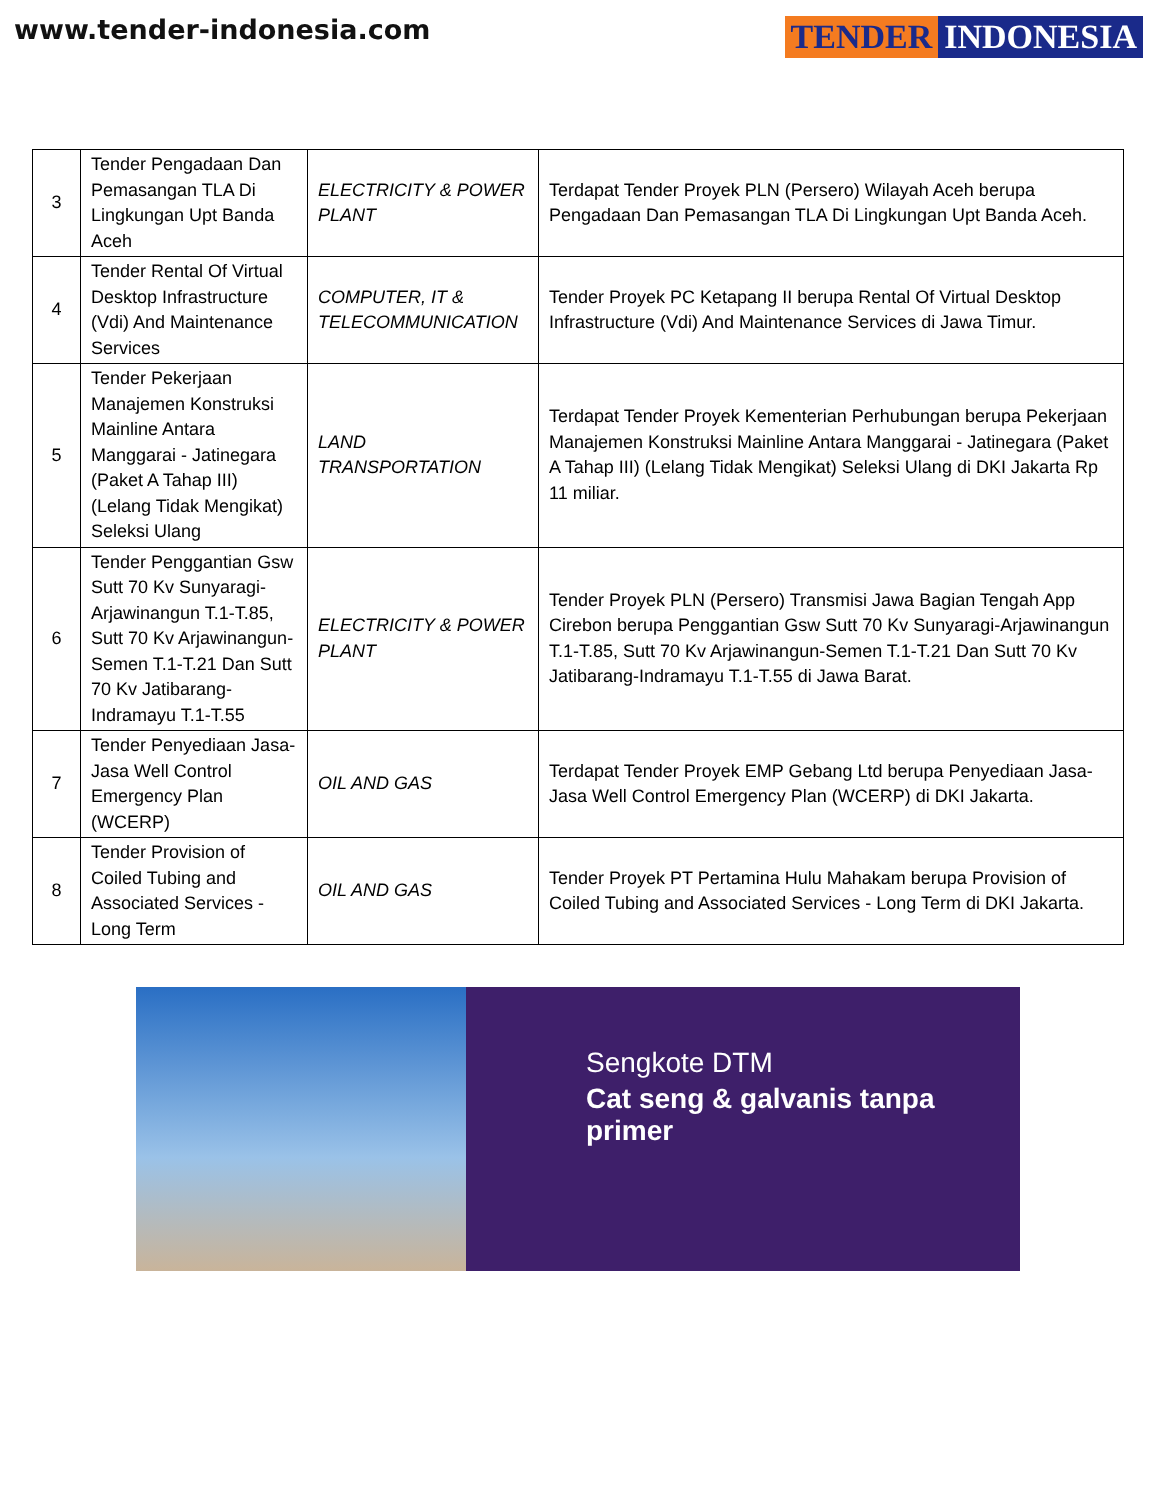www.tender-indonesia.com
TENDER INDONESIA
| 3 | Tender Pengadaan Dan Pemasangan TLA Di Lingkungan Upt Banda Aceh | ELECTRICITY & POWER PLANT | Terdapat Tender Proyek PLN (Persero) Wilayah Aceh berupa Pengadaan Dan Pemasangan TLA Di Lingkungan Upt Banda Aceh. |
| 4 | Tender Rental Of Virtual Desktop Infrastructure (Vdi) And Maintenance Services | COMPUTER, IT & TELECOMMUNICATION | Tender Proyek PC Ketapang II berupa Rental Of Virtual Desktop Infrastructure (Vdi) And Maintenance Services di Jawa Timur. |
| 5 | Tender Pekerjaan Manajemen Konstruksi Mainline Antara Manggarai - Jatinegara (Paket A Tahap III) (Lelang Tidak Mengikat) Seleksi Ulang | LAND TRANSPORTATION | Terdapat Tender Proyek Kementerian Perhubungan berupa Pekerjaan Manajemen Konstruksi Mainline Antara Manggarai - Jatinegara (Paket A Tahap III) (Lelang Tidak Mengikat) Seleksi Ulang di DKI Jakarta Rp 11 miliar. |
| 6 | Tender Penggantian Gsw Sutt 70 Kv Sunyaragi-Arjawinangun T.1-T.85, Sutt 70 Kv Arjawinangun-Semen T.1-T.21 Dan Sutt 70 Kv Jatibarang-Indramayu T.1-T.55 | ELECTRICITY & POWER PLANT | Tender Proyek PLN (Persero) Transmisi Jawa Bagian Tengah App Cirebon berupa Penggantian Gsw Sutt 70 Kv Sunyaragi-Arjawinangun T.1-T.85, Sutt 70 Kv Arjawinangun-Semen T.1-T.21 Dan Sutt 70 Kv Jatibarang-Indramayu T.1-T.55 di Jawa Barat. |
| 7 | Tender Penyediaan Jasa-Jasa Well Control Emergency Plan (WCERP) | OIL AND GAS | Terdapat Tender Proyek EMP Gebang Ltd berupa Penyediaan Jasa-Jasa Well Control Emergency Plan (WCERP) di DKI Jakarta. |
| 8 | Tender Provision of Coiled Tubing and Associated Services - Long Term | OIL AND GAS | Tender Proyek PT Pertamina Hulu Mahakam berupa Provision of Coiled Tubing and Associated Services - Long Term di DKI Jakarta. |
Sengkote DTM
Cat seng & galvanis tanpa primer